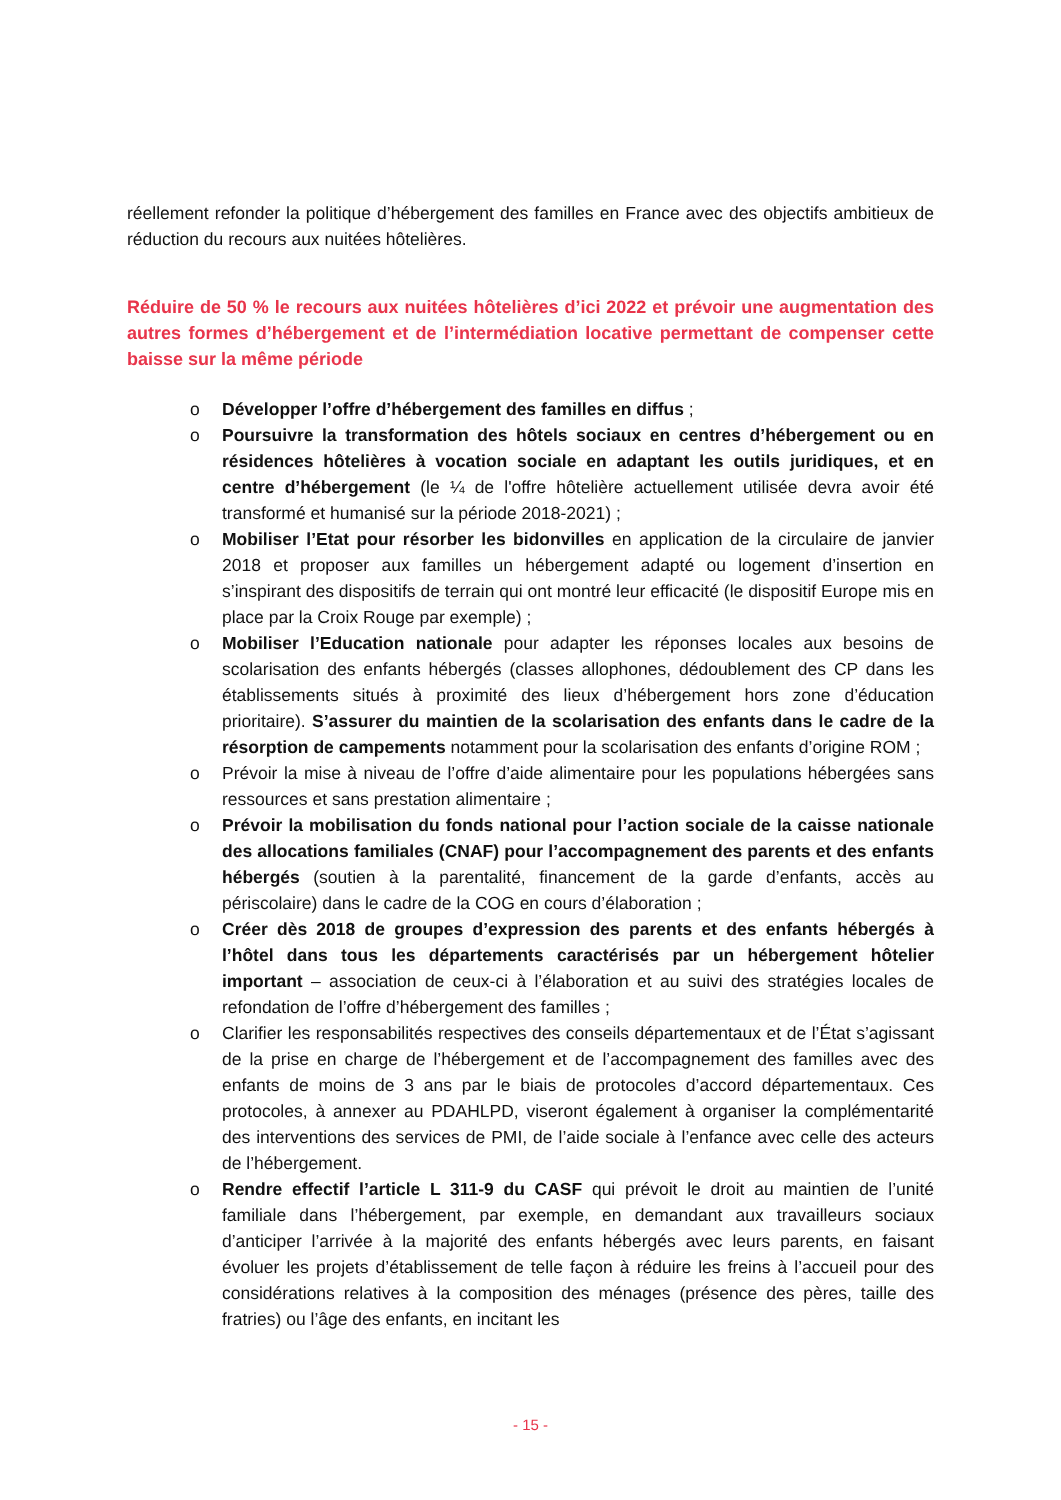réellement refonder la politique d’hébergement des familles en France avec des objectifs ambitieux de réduction du recours aux nuitées hôtelières.
Réduire de 50 % le recours aux nuitées hôtelières d’ici 2022 et prévoir une augmentation des autres formes d’hébergement et de l’intermédiation locative permettant de compenser cette baisse sur la même période
o Développer l’offre d’hébergement des familles en diffus ;
o Poursuivre la transformation des hôtels sociaux en centres d’hébergement ou en résidences hôtelières à vocation sociale en adaptant les outils juridiques, et en centre d’hébergement (le ¼ de l'offre hôtelière actuellement utilisée devra avoir été transformé et humanisé sur la période 2018-2021) ;
o Mobiliser l’Etat pour résorber les bidonvilles en application de la circulaire de janvier 2018 et proposer aux familles un hébergement adapté ou logement d’insertion en s’inspirant des dispositifs de terrain qui ont montré leur efficacité (le dispositif Europe mis en place par la Croix Rouge par exemple) ;
o Mobiliser l’Education nationale pour adapter les réponses locales aux besoins de scolarisation des enfants hébergés (classes allophones, dédoublement des CP dans les établissements situés à proximité des lieux d’hébergement hors zone d’éducation prioritaire). S’assurer du maintien de la scolarisation des enfants dans le cadre de la résorption de campements notamment pour la scolarisation des enfants d’origine ROM ;
o Prévoir la mise à niveau de l’offre d’aide alimentaire pour les populations hébergées sans ressources et sans prestation alimentaire ;
o Prévoir la mobilisation du fonds national pour l’action sociale de la caisse nationale des allocations familiales (CNAF) pour l’accompagnement des parents et des enfants hébergés (soutien à la parentalité, financement de la garde d’enfants, accès au périscolaire) dans le cadre de la COG en cours d’élaboration ;
o Créer dès 2018 de groupes d’expression des parents et des enfants hébergés à l’hôtel dans tous les départements caractérisés par un hébergement hôtelier important – association de ceux-ci à l’élaboration et au suivi des stratégies locales de refondation de l’offre d’hébergement des familles ;
o Clarifier les responsabilités respectives des conseils départementaux et de l’État s’agissant de la prise en charge de l’hébergement et de l’accompagnement des familles avec des enfants de moins de 3 ans par le biais de protocoles d’accord départementaux. Ces protocoles, à annexer au PDAHLPD, viseront également à organiser la complémentarité des interventions des services de PMI, de l’aide sociale à l’enfance avec celle des acteurs de l’hébergement.
o Rendre effectif l’article L 311-9 du CASF qui prévoit le droit au maintien de l’unité familiale dans l’hébergement, par exemple, en demandant aux travailleurs sociaux d’anticiper l’arrivée à la majorité des enfants hébergés avec leurs parents, en faisant évoluer les projets d’établissement de telle façon à réduire les freins à l’accueil pour des considérations relatives à la composition des ménages (présence des pères, taille des fratries) ou l’âge des enfants, en incitant les
- 15 -